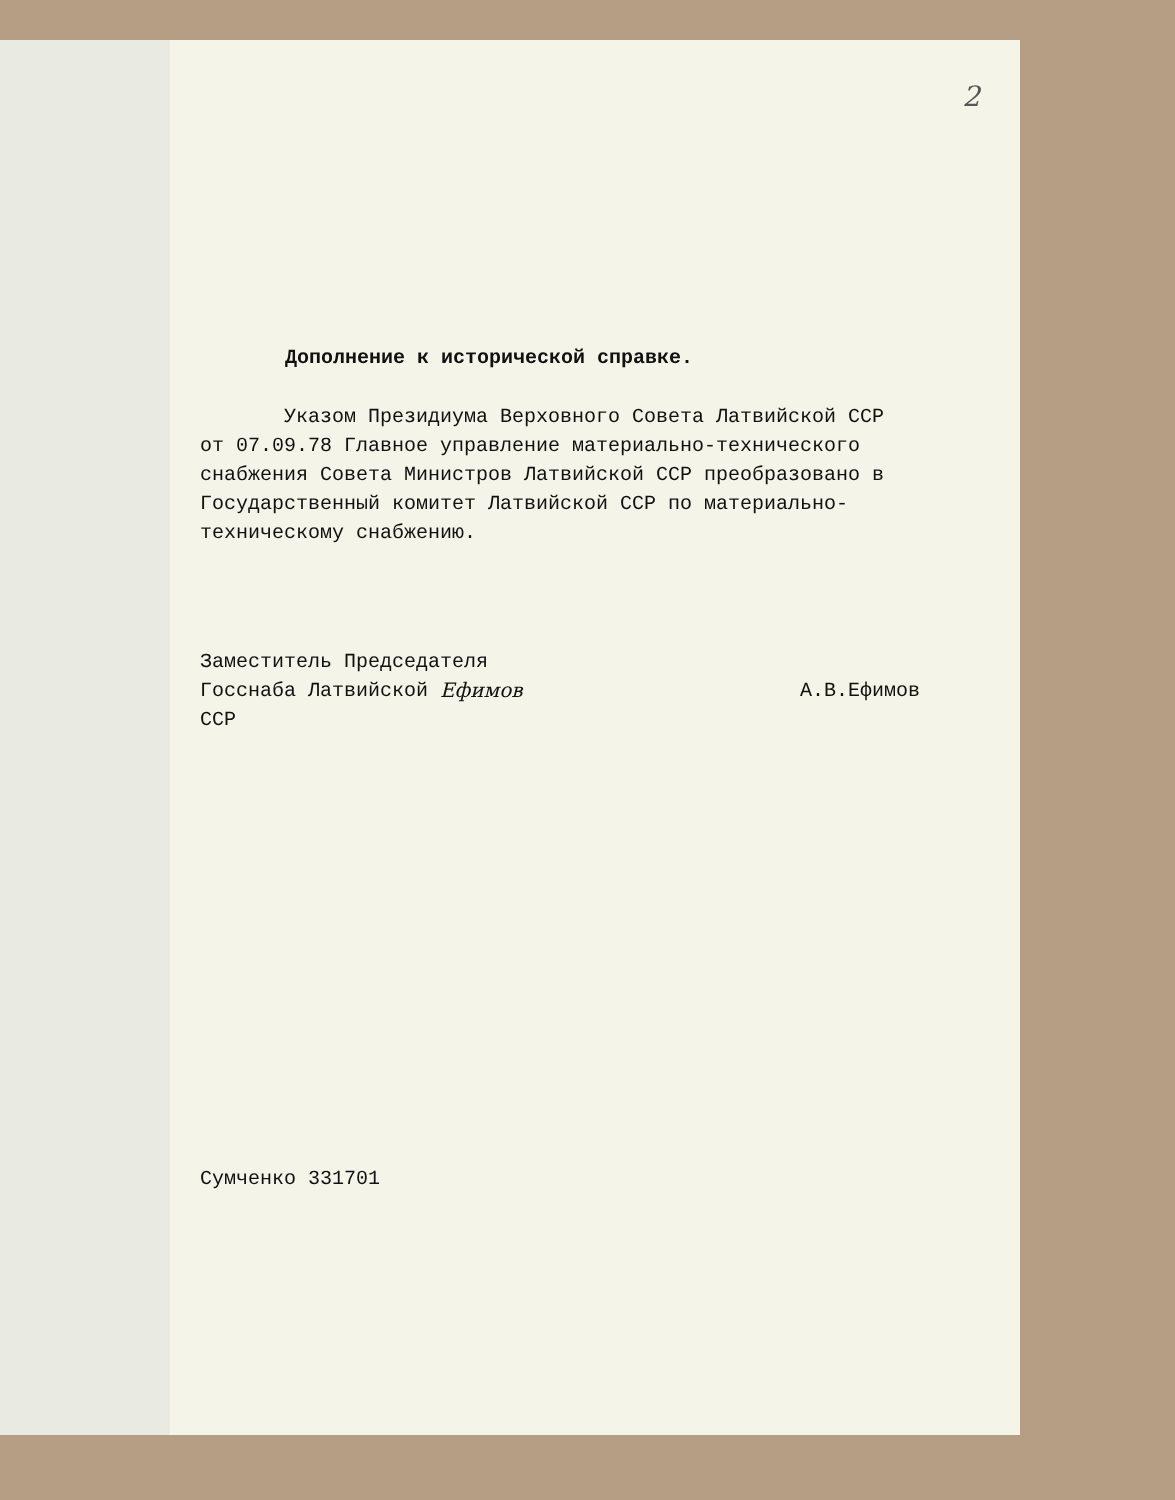2
Дополнение к исторической справке.
Указом Президиума Верховного Совета Латвийской ССР от 07.09.78 Главное управление материально-технического снабжения Совета Министров Латвийской ССР преобразовано в Государственный комитет Латвийской ССР по материально-техническому снабжению.
Заместитель Председателя
Госснаба Латвийской ССР Ефимов А.В.Ефимов
Сумченко 331701